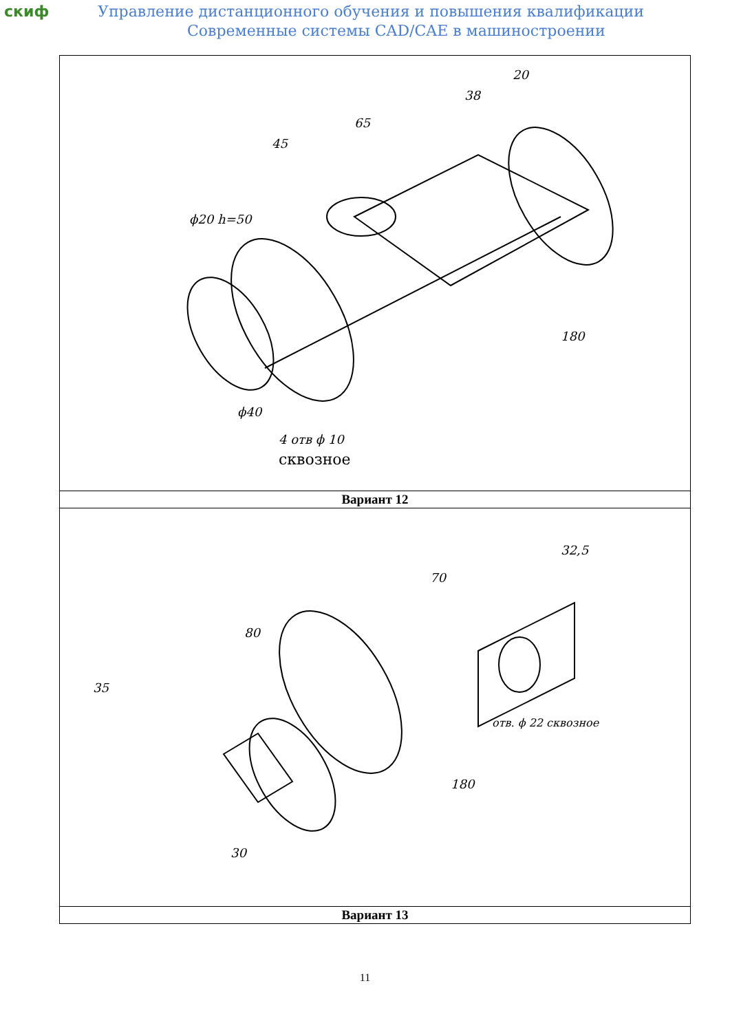скиф
Управление дистанционного обучения и повышения квалификации
Современные системы CAD/CAE в машиностроении
| ϕ20 h=50 ϕ40 4 отв ϕ 10 сквозное 180 45 65 38 20 |
| Вариант 12 |
| 35 80 180 70 32,5 30 отв. ϕ 22 сквозное |
| Вариант 13 |
11